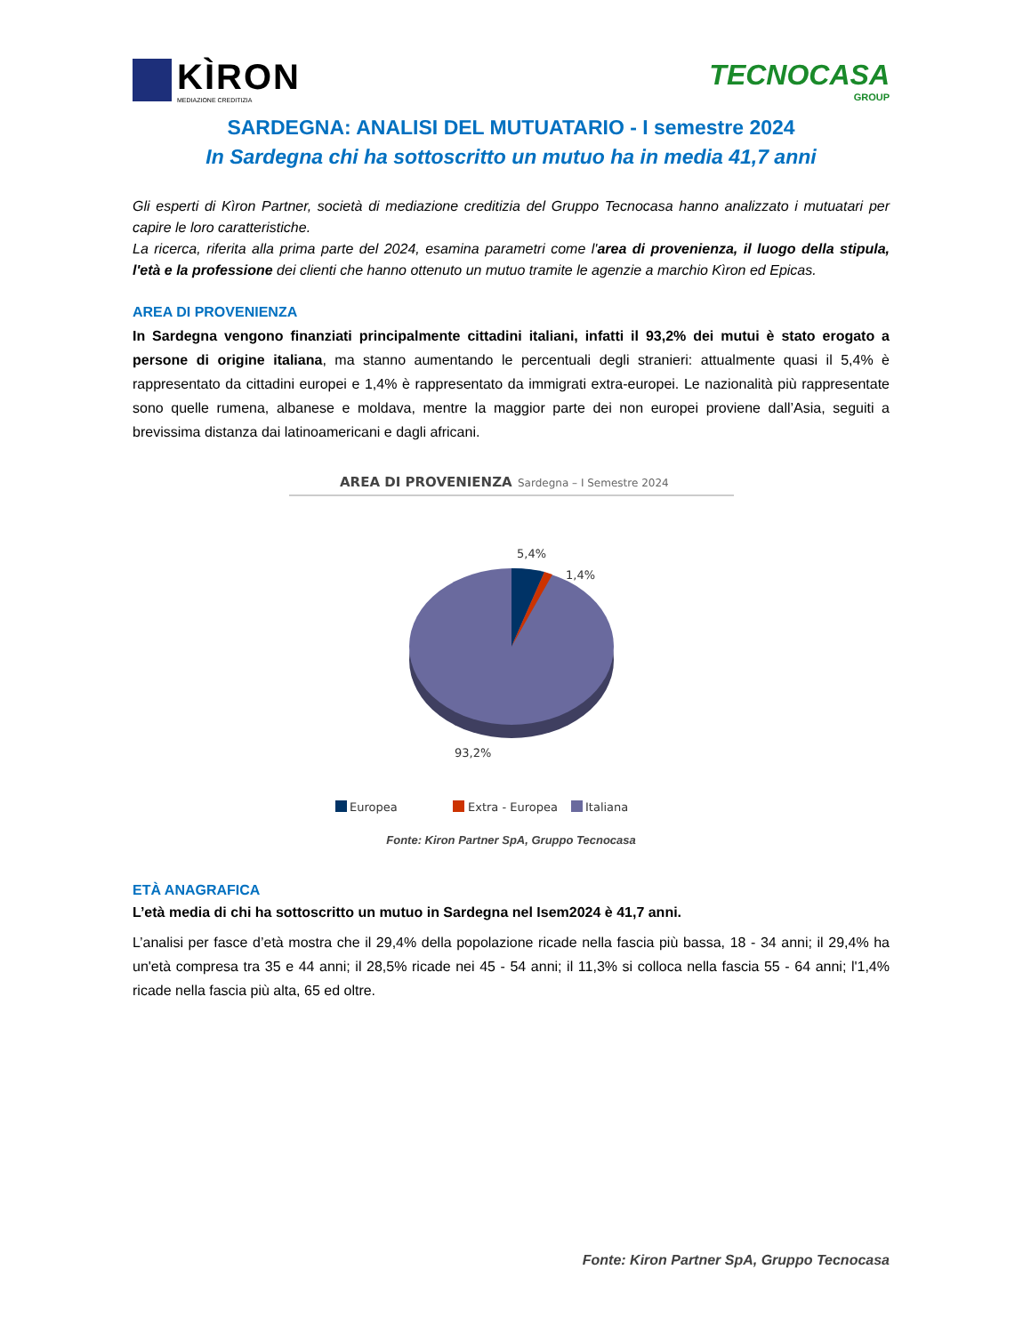KÌRON
MEDIAZIONE CREDITIZIA
TECNOCASA
GROUP
SARDEGNA: ANALISI DEL MUTUATARIO - I semestre 2024
In Sardegna chi ha sottoscritto un mutuo ha in media 41,7 anni
Gli esperti di Kìron Partner, società di mediazione creditizia del Gruppo Tecnocasa hanno analizzato i mutuatari per capire le loro caratteristiche.
La ricerca, riferita alla prima parte del 2024, esamina parametri come l'area di provenienza, il luogo della stipula, l'età e la professione dei clienti che hanno ottenuto un mutuo tramite le agenzie a marchio Kìron ed Epicas.
AREA DI PROVENIENZA
In Sardegna vengono finanziati principalmente cittadini italiani, infatti il 93,2% dei mutui è stato erogato a persone di origine italiana, ma stanno aumentando le percentuali degli stranieri: attualmente quasi il 5,4% è rappresentato da cittadini europei e 1,4% è rappresentato da immigrati extra-europei. Le nazionalità più rappresentate sono quelle rumena, albanese e moldava, mentre la maggior parte dei non europei proviene dall’Asia, seguiti a brevissima distanza dai latinoamericani e dagli africani.
AREA DI PROVENIENZA
Sardegna – I Semestre 2024
5,4%
1,4%
93,2%
Europea
Extra - Europea
Italiana
Fonte: Kiron Partner SpA, Gruppo Tecnocasa
ETÀ ANAGRAFICA
L’età media di chi ha sottoscritto un mutuo in Sardegna nel Isem2024 è 41,7 anni.
L’analisi per fasce d’età mostra che il 29,4% della popolazione ricade nella fascia più bassa, 18 - 34 anni; il 29,4% ha un'età compresa tra 35 e 44 anni; il 28,5% ricade nei 45 - 54 anni; il 11,3% si colloca nella fascia 55 - 64 anni; l'1,4% ricade nella fascia più alta, 65 ed oltre.
Fonte: Kiron Partner SpA, Gruppo Tecnocasa